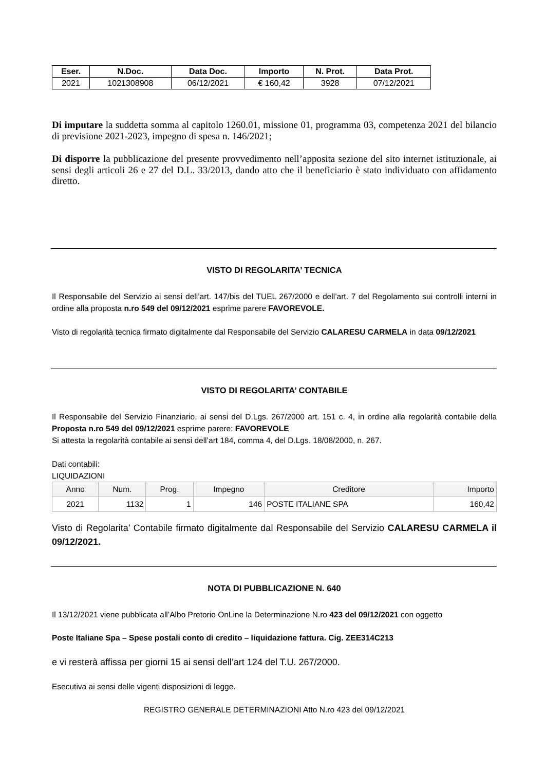| Eser. | N.Doc. | Data Doc. | Importo | N. Prot. | Data Prot. |
| --- | --- | --- | --- | --- | --- |
| 2021 | 1021308908 | 06/12/2021 | € 160,42 | 3928 | 07/12/2021 |
Di imputare la suddetta somma al capitolo 1260.01, missione 01, programma 03, competenza 2021 del bilancio di previsione 2021-2023, impegno di spesa n. 146/2021;
Di disporre la pubblicazione del presente provvedimento nell’apposita sezione del sito internet istituzionale, ai sensi degli articoli 26 e 27 del D.L. 33/2013, dando atto che il beneficiario è stato individuato con affidamento diretto.
VISTO DI REGOLARITA’ TECNICA
Il Responsabile del Servizio ai sensi dell’art. 147/bis del TUEL 267/2000 e dell’art. 7 del Regolamento sui controlli interni in ordine alla proposta n.ro 549 del 09/12/2021 esprime parere FAVOREVOLE.
Visto di regolarità tecnica firmato digitalmente dal Responsabile del Servizio CALARESU CARMELA in data 09/12/2021
VISTO DI REGOLARITA’ CONTABILE
Il Responsabile del Servizio Finanziario, ai sensi del D.Lgs. 267/2000 art. 151 c. 4, in ordine alla regolarità contabile della Proposta n.ro 549 del 09/12/2021 esprime parere: FAVOREVOLE
Si attesta la regolarità contabile ai sensi dell’art 184, comma 4, del D.Lgs. 18/08/2000, n. 267.
Dati contabili:
LIQUIDAZIONI
| Anno | Num. | Prog. | Impegno | Creditore | Importo |
| --- | --- | --- | --- | --- | --- |
| 2021 | 1132 | 1 | 146 | POSTE ITALIANE SPA | 160,42 |
Visto di Regolarita’ Contabile firmato digitalmente dal Responsabile del Servizio CALARESU CARMELA il 09/12/2021.
NOTA DI PUBBLICAZIONE N. 640
Il 13/12/2021 viene pubblicata all’Albo Pretorio OnLine la Determinazione N.ro 423 del 09/12/2021 con oggetto
Poste Italiane Spa – Spese postali conto di credito – liquidazione fattura. Cig. ZEE314C213
e vi resterà affissa per giorni 15 ai sensi dell’art 124 del T.U. 267/2000.
Esecutiva ai sensi delle vigenti disposizioni di legge.
REGISTRO GENERALE DETERMINAZIONI Atto N.ro 423 del 09/12/2021